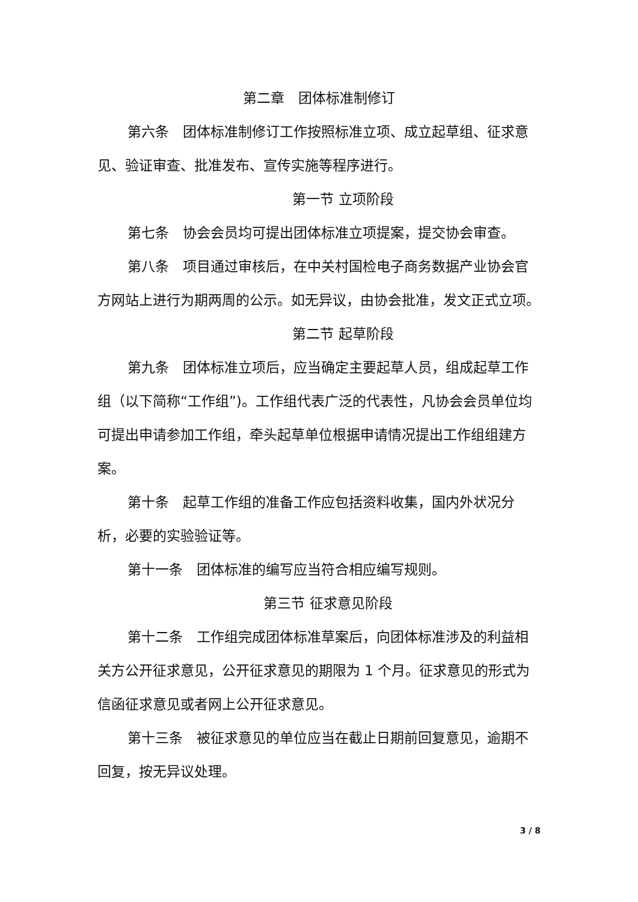第二章　团体标准制修订
第六条　团体标准制修订工作按照标准立项、成立起草组、征求意见、验证审查、批准发布、宣传实施等程序进行。
第一节 立项阶段
第七条　协会会员均可提出团体标准立项提案，提交协会审查。
第八条　项目通过审核后，在中关村国检电子商务数据产业协会官方网站上进行为期两周的公示。如无异议，由协会批准，发文正式立项。
第二节 起草阶段
第九条　团体标准立项后，应当确定主要起草人员，组成起草工作组（以下简称“工作组”)。工作组代表广泛的代表性，凡协会会员单位均可提出申请参加工作组，牵头起草单位根据申请情况提出工作组组建方案。
第十条　起草工作组的准备工作应包括资料收集，国内外状况分析，必要的实验验证等。
第十一条　团体标准的编写应当符合相应编写规则。
第三节 征求意见阶段
第十二条　工作组完成团体标准草案后，向团体标准涉及的利益相关方公开征求意见，公开征求意见的期限为 1 个月。征求意见的形式为信函征求意见或者网上公开征求意见。
第十三条　被征求意见的单位应当在截止日期前回复意见，逾期不回复，按无异议处理。
3 / 8